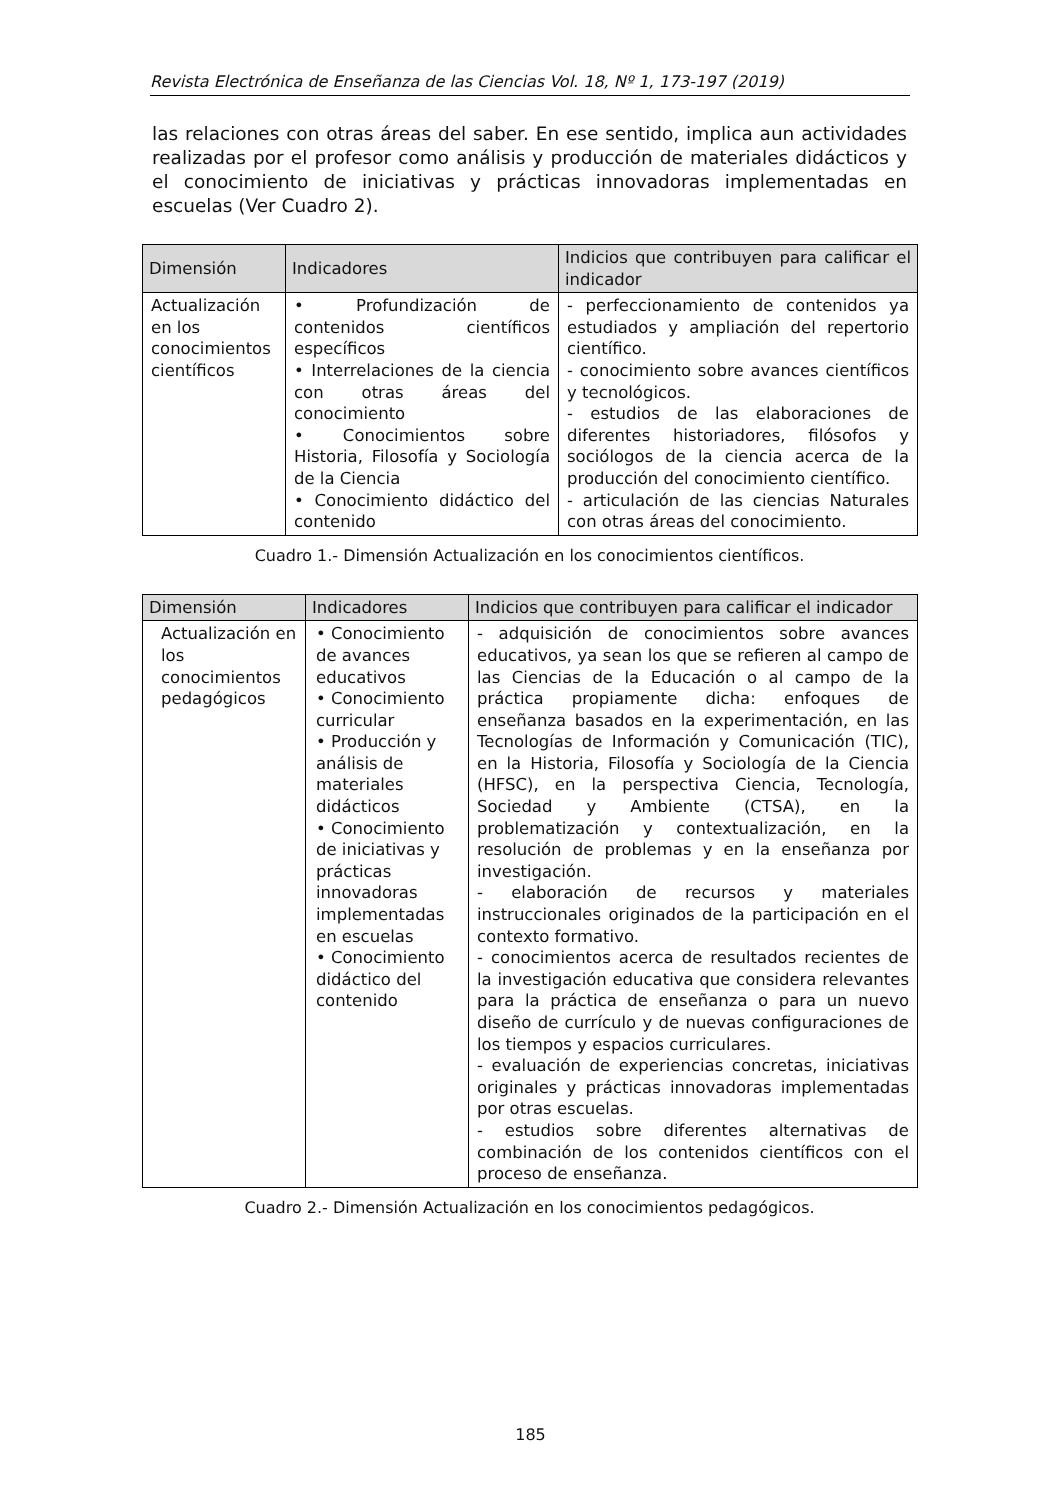Revista Electrónica de Enseñanza de las Ciencias Vol. 18, Nº 1, 173-197 (2019)
las relaciones con otras áreas del saber. En ese sentido, implica aun actividades realizadas por el profesor como análisis y producción de materiales didácticos y el conocimiento de iniciativas y prácticas innovadoras implementadas en escuelas (Ver Cuadro 2).
| Dimensión | Indicadores | Indicios que contribuyen para calificar el indicador |
| --- | --- | --- |
| Actualización en los conocimientos científicos | • Profundización de contenidos científicos específicos • Interrelaciones de la ciencia con otras áreas del conocimiento • Conocimientos sobre Historia, Filosofía y Sociología de la Ciencia • Conocimiento didáctico del contenido | - perfeccionamiento de contenidos ya estudiados y ampliación del repertorio científico. - conocimiento sobre avances científicos y tecnológicos. - estudios de las elaboraciones de diferentes historiadores, filósofos y sociólogos de la ciencia acerca de la producción del conocimiento científico. - articulación de las ciencias Naturales con otras áreas del conocimiento. |
Cuadro 1.- Dimensión Actualización en los conocimientos científicos.
| Dimensión | Indicadores | Indicios que contribuyen para calificar el indicador |
| --- | --- | --- |
| Actualización en los conocimientos pedagógicos | • Conocimiento de avances educativos • Conocimiento curricular • Producción y análisis de materiales didácticos • Conocimiento de iniciativas y prácticas innovadoras implementadas en escuelas • Conocimiento didáctico del contenido | - adquisición de conocimientos sobre avances educativos, ya sean los que se refieren al campo de las Ciencias de la Educación o al campo de la práctica propiamente dicha: enfoques de enseñanza basados en la experimentación, en las Tecnologías de Información y Comunicación (TIC), en la Historia, Filosofía y Sociología de la Ciencia (HFSC), en la perspectiva Ciencia, Tecnología, Sociedad y Ambiente (CTSA), en la problematización y contextualización, en la resolución de problemas y en la enseñanza por investigación. - elaboración de recursos y materiales instruccionales originados de la participación en el contexto formativo. - conocimientos acerca de resultados recientes de la investigación educativa que considera relevantes para la práctica de enseñanza o para un nuevo diseño de currículo y de nuevas configuraciones de los tiempos y espacios curriculares. - evaluación de experiencias concretas, iniciativas originales y prácticas innovadoras implementadas por otras escuelas. - estudios sobre diferentes alternativas de combinación de los contenidos científicos con el proceso de enseñanza. |
Cuadro 2.- Dimensión Actualización en los conocimientos pedagógicos.
185